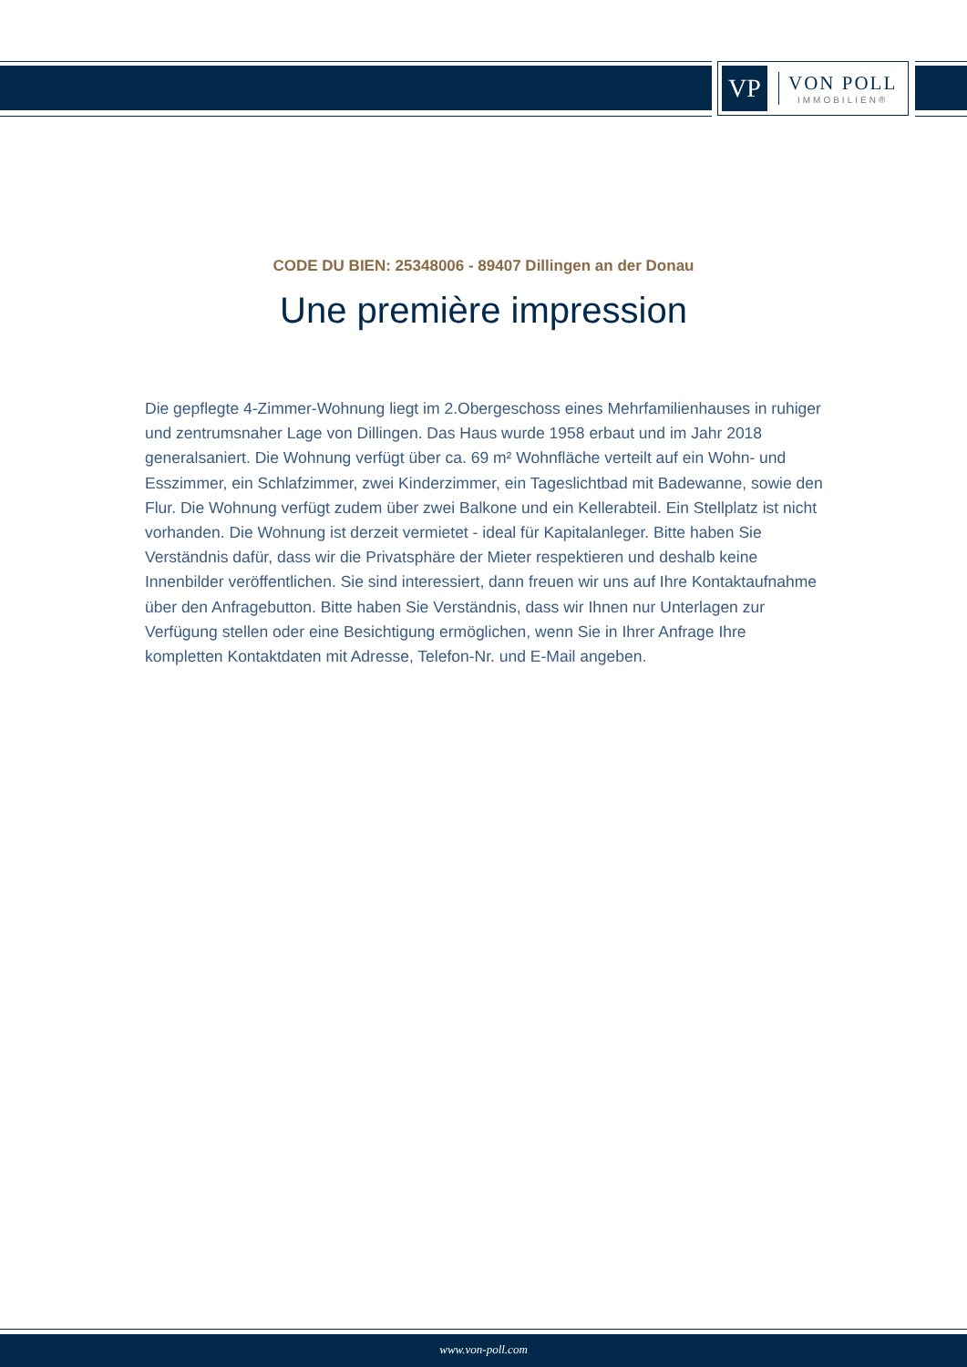VP
VON POLL
IMMOBILIEN®
CODE DU BIEN: 25348006 - 89407 Dillingen an der Donau
Une première impression
Die gepflegte 4-Zimmer-Wohnung liegt im 2.Obergeschoss eines Mehrfamilienhauses in ruhiger und zentrumsnaher Lage von Dillingen. Das Haus wurde 1958 erbaut und im Jahr 2018 generalsaniert. Die Wohnung verfügt über ca. 69 m² Wohnfläche verteilt auf ein Wohn- und Esszimmer, ein Schlafzimmer, zwei Kinderzimmer, ein Tageslichtbad mit Badewanne, sowie den Flur. Die Wohnung verfügt zudem über zwei Balkone und ein Kellerabteil. Ein Stellplatz ist nicht vorhanden. Die Wohnung ist derzeit vermietet - ideal für Kapitalanleger. Bitte haben Sie Verständnis dafür, dass wir die Privatsphäre der Mieter respektieren und deshalb keine Innenbilder veröffentlichen. Sie sind interessiert, dann freuen wir uns auf Ihre Kontaktaufnahme über den Anfragebutton. Bitte haben Sie Verständnis, dass wir Ihnen nur Unterlagen zur Verfügung stellen oder eine Besichtigung ermöglichen, wenn Sie in Ihrer Anfrage Ihre kompletten Kontaktdaten mit Adresse, Telefon-Nr. und E-Mail angeben.
www.von-poll.com